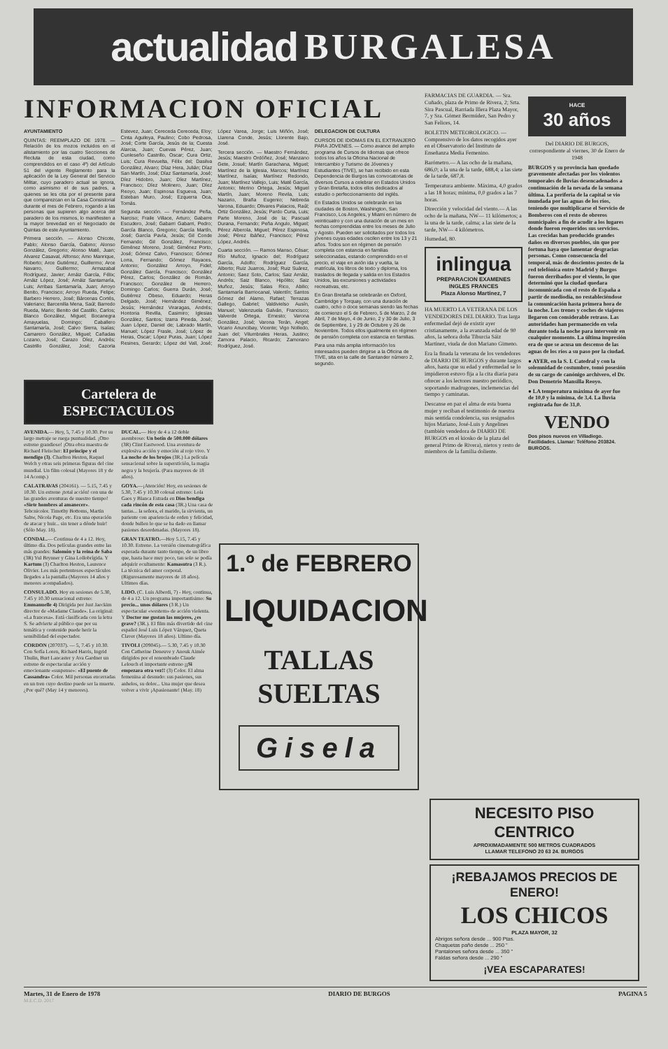actualidad BURGALESA
INFORMACION OFICIAL
AYUNTAMIENTO
QUINTAS: REEMPLAZO DE 1978. — Relación de los mozos incluidos en el alistamiento por las cuatro Secciones de Recluta de esta ciudad, como comprendidos en el caso 4º) del Artículo 51 del vigente Reglamento para la aplicación de la Ley General del Servicio Militar, cuyo paradero actual se ignora, como asimismo el de sus padres, a quienes se les cita por el presente para que comparezcan en la Casa Consistorial durante el mes de Febrero, rogando a las personas que supieren algo acerca del paradero de los mismos, lo manifiesten a la mayor brevedad en el Negociado de Quintas de este Ayuntamiento.
Primera sección. — Alonso Chicote, Pablo; Alonso García, Gabino; Alonso González, Gregorio; Alonso Maté, Juan; Alvarez Casaval, Alfonso; Amo Manrique, Roberto; Arce Gutiérrez, Guillermo; Arce Navarro, Guillermo; Armazabal Rodríguez, Javier; Arnáiz García, Félix; Arnáiz López, José; Arnáiz Santamaría, Luis; Arribas Santamaría, Juan; Arroyo Benito, Francisco; Arroyo Rueda, Felipe; Barbero Herrero, José; Bárcenas Cortés, Valeriano; Barcenilla Mena, Saúl; Barredo Rueda, Mario; Benito del Castillo, Carlos; Blanco González, Miguel; Bocanegra Amayuelas, Domingo; Caballero Santamaría, José; Calvo Sierra, Isaías; Camarero González, Miguel; Cañadas Lozano, José; Carazo Díez, Andrés; Castrillo González, José; Cazorla Estevez, Juan; Cereceda Cereceda, Eloy; Cinta Aguileya, Paulino; Cobo Pedrosa, José; Corte García, Jesús de la; Cuesta Alarcia, Juan; Cuevas Pérez, Juan; Cunleseño Castrillo, Oscar; Cura Ortiz, Luis; Cura Revuelta, Félix del; Dasilva González, Alvaro; Díaz Hera, Julián; Díaz San Martín, José; Díaz Santamaría, José; Díez Hidobro, Juan; Díez Martínez, Francisco; Díez Molinero, Juan; Díez Reoyo, Juan; Espinosa Esgueva, Juan; Esteban Muro, José; Ezquerra Oca, Tomás.
Segunda sección. — Fernández Peña, Narciso; Fraile Villace, Arturo; Gabarre Escudero, José; Gabarri Gabarri, Pedro; García Blanco, Gregorio; García Martín, José; García Pavía, Jesús; Gil Conde Fernando; Gil González, Francisco; Giménez Moreno, José; Giménez Porto, José; Gómez Calvo, Francisco; Gómez Lorra, Fernando; Gómez Rayaces, Antonio; González Arroyo, Fidel; González García, Francisco; González Pérez, Carlos; González de Román, Francisco; González de Herrero, Domingo Carlos; Guerra Durán, José; Gutiérrez Obeso, Eduardo; Heras Delgado, José; Hernández Giménez, Jesús; Hernández Viraragas, Andrés; Hontoria Revilla, Casimiro; Iglesias González, Santos; Izarra Pineda, José; Juan López, Daniel de; Labrado Martín, Manuel; López Frasle, José; López de Heras, Oscar; López Puras, Juan; López Resines, Gerardo; López del Vall, José; López Varea, Jorge; Luis Miñón, José; Llarena Conde, Jesús; Llorente Bajo, José.
Tercera sección. — Maestro Fernández, Jesús; Maestro Ordóñez, José; Manzano Gete, Josué; Martín Garachana, Miguel; Martínez de la Iglesia, Marcos; Martínez Martínez, Isaías; Martínez Redondo, Juan; Martínez Vallejo, Luis; Maté García, Antonio; Merino Ortega, Jesús; Miguel Martín, Juan; Moreno Revila, Luis; Nazario, Braña Eugenio; Nebreda Varona, Eduardo; Olivares Palacios, Raúl; Ortiz González, Jesús; Pardo Curia, Luis; Parte Moreno, José de la; Pascual Durana, Fernando; Peña Angulo, Miguel; Pérez Alberola, Miguel; Pérez Espinosa, José; Pérez Ibáñez, Francisco; Pérez López, Andrés.
Cuarta sección. — Ramos Manso, César; Río Muñoz, Ignacio del; Rodríguez García, Adolfo; Rodríguez García, Alberto; Ruiz Juarros, José; Ruiz Suárez, Antonio; Saez Soto, Carlos; Saiz Arnáiz, Andrés; Saiz Blanco, Hipólito; Saiz Muñoz, Jesús; Salas Rico, Abilio; Santamaría Barriocanal, Valentín; Santos Gómez del Alamo, Rafael; Terrazas Gallego, Gabriel; Valdivielso Ausín, Manuel; Valenzuela Galván, Francisco; Valverde Ortega, Ernesto; Varona González, José; Varona Terán, Angel; Vicario Anuncibay, Vicente; Vigo Nolledo, Juan del; Vilumbrales Heras, Justino; Zamora Palacio, Ricardo; Zamorano Rodríguez, José.
DELEGACION DE CULTURA
CURSOS DE IDIOMAS EN EL EXTRANJERO PARA JOVENES. — Como avance del amplio programa de Cursos de Idiomas que ofrece todos los años la Oficina Nacional de Intercambio y Turismo de Jóvenes y Estudiantes (TIVE), se han recibido en esta Dependencia de Burgos las convocatorias de diversos Cursos a celebrar en Estados Unidos y Gran Bretaña, todos ellos dedicados al estudio o perfeccionamiento del inglés.
En Estados Unidos se celebrarán en las ciudades de Boston, Washington, San Francisco, Los Angeles, y Miami en número de veinticuatro y con una duración de un mes en fechas comprendidas entre los meses de Julio y Agosto. Pueden ser solicitados por todos los jóvenes cuyas edades oscilen entre los 13 y 21 años. Todos son en régimen de pensión completa con estancia en familias seleccionadas, estando comprendido en el precio, el viaje en avión ida y vuelta, la matrícula, los libros de texto y diploma, los traslados de llegada y salida en los Estados Unidos, las excursiones y actividades recreativas, etc.
En Gran Bretaña se celebrarán en Oxford, Cambridge y Torquay, con una duración de cuatro, ocho o doce semanas siendo las fechas de comienzo el 5 de Febrero, 5 de Marzo, 2 de Abril, 7 de Mayo, 4 de Junio, 2 y 30 de Julio, 3 de Septiembre, 1 y 29 de Octubre y 26 de Noviembre. Todos ellos igualmente en régimen de pensión completa con estancia en familias.
Para una más amplia información los interesados pueden dirigirse a la Oficina de TIVE, sita en la calle de Santander número 2, segundo.
Cartelera de ESPECTACULOS
AVENIDA.— Hoy, 5, 7.45 y 10.30. Por su largo metraje se ruega puntualidad. ¡Otro estreno grandioso! ¡Otra obra maestra de Richard Fleischer: El príncipe y el mendigo (3). Charlton Heston, Raquel Welch y otras seis primeras figuras del cine mundial. Un film colosal (Mayores 18 y de 14 Acomp.)
CALATRAVAS (204161). — 5.15, 7.45 y 10.30. Un estreno ¡total acción! con una de las grandes aventuras de nuestro tiempo! «Siete hombres al amanecer». Tehcnicolor. Timothy Bottoms, Martin Sahw, Nicola Page, etc. Era una operación de atacar y huir... sin tener a dónde huir! (Sólo May. 18).
CONDAL.— Continua de 4 a 12. Hoy, último día. Dos películas grandes entre las más grandes: Salomón y la reina de Saba (3R) Yul Brynner y Gina Lollobrígida. Y Kartum (3) Charlton Heston, Laurence Olivier. Los más portentosos espectáculos llegados a la pantalla (Mayores 14 años y menores acompañados).
CONSULADO. Hoy en sesiones de 5.30, 7.45 y 10.30 sensacional estreno: Emmanuelle 4) Dirigida por Just Jaeckim director de «Madame Claude». La original: «La francesa». Está clasificada con la letra S. Se advierte al público que por su temática y contenido puede herir la sensibilidad del espectador.
CORDON (207037). — 5, 7.45 y 10.30. Con Sofía Loren, Richard Harris, Ingrid Thulin, Burt Lancaster y Ava Gardner un estreno de espectacular acción y emocionante «suspense»: «El puente de Cassandra» Color. Mil personas encerradas en un tren cuyo destino puede ser la muerte. ¿Por qué? (May 14 y menores).
DUCAL.— Hoy de 4 a 12 doble asombroso: Un botín de 500.000 dólares (3R) Clint Eastwood. Una aventura de explosiva acción y emoción al rojo vivo. Y La noche de los brujos (3R.) La película sensacional sobre la superstición, la magia negra y la brujería. (Para mayores de 18 años).
GOYA.—¡Atención! Hoy, en sesiones de 5.30, 7.45 y 10.30 colosal estreno: Lola Gaos y Blanca Estrada en Dios bendiga cada rincón de esta casa (3R.) Una casa de tantas... la señora, el marido, la sirvienta, un pariente con apariencia de orden y felicidad, donde bullen lo que se ha dado en llamar pasiones desordenadas. (Mayores 18).
GRAN TEATRO.—Hoy 5.15, 7.45 y 10.30. Estreno. La versión cinematográfica esperada durante tanto tiempo, de un libro que, hasta hace muy poco, tan solo se podía adquirir ocultamente: Kamasutra (3 R.). La técnica del amor corporal. (Rigurosamente mayores de 18 años). Ultimos días.
LIDO. (C. Luis Alberdi, 7) - Hoy, continua, de 4 a 12. Un programa importantisimo: Su precio... unos dólares (3 R.) Un espectacular «western» de acción violenta. Y Doctor me gustan las mujeres, ¿es grave? (3R.). El film más divertido del cine español José Luis López Vázquez, Queta Claver (Mayores 18 años). Ultimo día.
TIVOLI (209045).— 5.30, 7.45 y 10.30 Con Catherine Deneuve y Anouk Aimée dirigidos por el renombrado Claude Lelouch el importante estreno ¡¡Si empezara otra vez!! (3) Color. El alma femenina al desnudo: sus pasiones, sus anhelos, su dolor... Una mujer que desea volver a vivir ¡Apasionante! (May. 18)
1.º de FEBRERO
LIQUIDACION
TALLAS
SUELTAS
Gisela
FARMACIAS DE GUARDIA. — Sra. Cuñado, plaza de Primo de Rivera, 2; Srta. Sira Pascual, Barriada Illera Plaza Mayor, 7, y Sra. Gómez Bermúdez, San Pedro y San Felices, 14.
BOLETIN METEOROLOGICO. — Comprensivo de los datos recogidos ayer en el Observatorio del Instituto de Enseñanza Media Femenino.
Barómetro.— A las ocho de la mañana, 686,0; a la una de la tarde, 688,4; a las siete de la tarde, 687,8.
Temperatura ambiente. Máxima, 4,0 grados a las 18 horas; mínima, 0,0 grados a las 7 horas.
Dirección y velocidad del viento.— A las ocho de la mañana, NW— 11 kilómertos; a la una de la tarde, calma; a las siete de la tarde, NW— 4 kilómetros.
Humedad, 80.
inlingua
PREPARACION EXAMENES
INGLES FRANCES
Plaza Alonso Martínez, 7
HA MUERTO LA VETERANA DE LOS VENDEDORES DEL DIARIO. Tras larga enfermedad dejó de existir ayer cristianamente, a la avanzada edad de 90 años, la señora doña Tiburcia Sáiz Martínez, viuda de don Mariano Gimeno.
Era la finada la veterana de los vendedores de DIARIO DE BURGOS y durante largos años, hasta que su edad y enfermedad se lo impidieron estuvo fija a la cita diaria para ofrecer a los lectores nuestro periódico, soportando madrugones, inclemencias del tiempo y caminatas.
Descanse en paz el alma de esta buena mujer y reciban el testimonio de nuestra más sentida condolencia, sus resignados hijos Mariano, José-Luis y Angelines (también vendedora de DIARIO DE BURGOS en el kiosko de la plaza del general Primo de Rivera), nietos y resto de miembros de la familia doliente.
HACE
30 años
Del DIARIO DE BURGOS, correspondiente al viernes, 30 de Enero de 1948
BURGOS y su provincia han quedado gravemente afectadas por los violentos temporales de lluvias desencadenados a continuación de la nevada de la semana última. La periferia de la capital se vio inundada por las aguas de los ríos, teniendo que multiplicarse el Servicio de Bomberos con el resto de obreros municipales a fin de acudir a los lugares donde fueron requeridos sus servicios. Las crecidas han producido grandes daños en diversos pueblos, sin que por fortuna haya que lamentar desgracias personas. Como consecuencia del temporal, más de doscientos postes de la red telefónica entre Madrid y Burgos fueron derribados por el viento, lo que determinó que la ciudad quedara incomunicada con el resto de España a partir de mediodía, no restableciéndose la comunicación hasta primera hora de la noche. Los trenes y coches de viajeros llegaron con considerable retraso. Las autoridades han permanecido en vela durante toda la noche para intervenir en cualquier momento. La última impresión era de que se acusa un descenso de las aguas de los ríos a su paso por la ciudad.
● AYER, en la S. I. Catedral y con la solemnidad de costumbre, tomó posesión de su cargo de canónigo archivero, el Dr. Don Demetrio Mansilla Reoyo.
● LA temperatura máxima de ayer fue de 10,0 y la mínima, de 3,4. La lluvia registrada fue de 31,0.
VENDO
Dos pisos nuevos en Villadiego. Facilidades. Llamar: Teléfono 203824. BURGOS.
NECESITO PISO CENTRICO
APROXIMADAMENTE 500 METROS CUADRADOS
LLAMAR TELEFONO 20 63 24. BURGOS
¡REBAJAMOS PRECIOS DE ENERO!
LOS CHICOS
PLAZA MAYOR, 32
Abrigos señora desde ... 900 Ptas.
Chaquetas paño desde ... 250 "
Pantalones señora desde ... 350 "
Faldas señora desde ... 290 "
¡VEA ESCAPARATES!
Martes, 31 de Enero de 1978 DIARIO DE BURGOS PAGINA 5
M.E.C.D. 2017